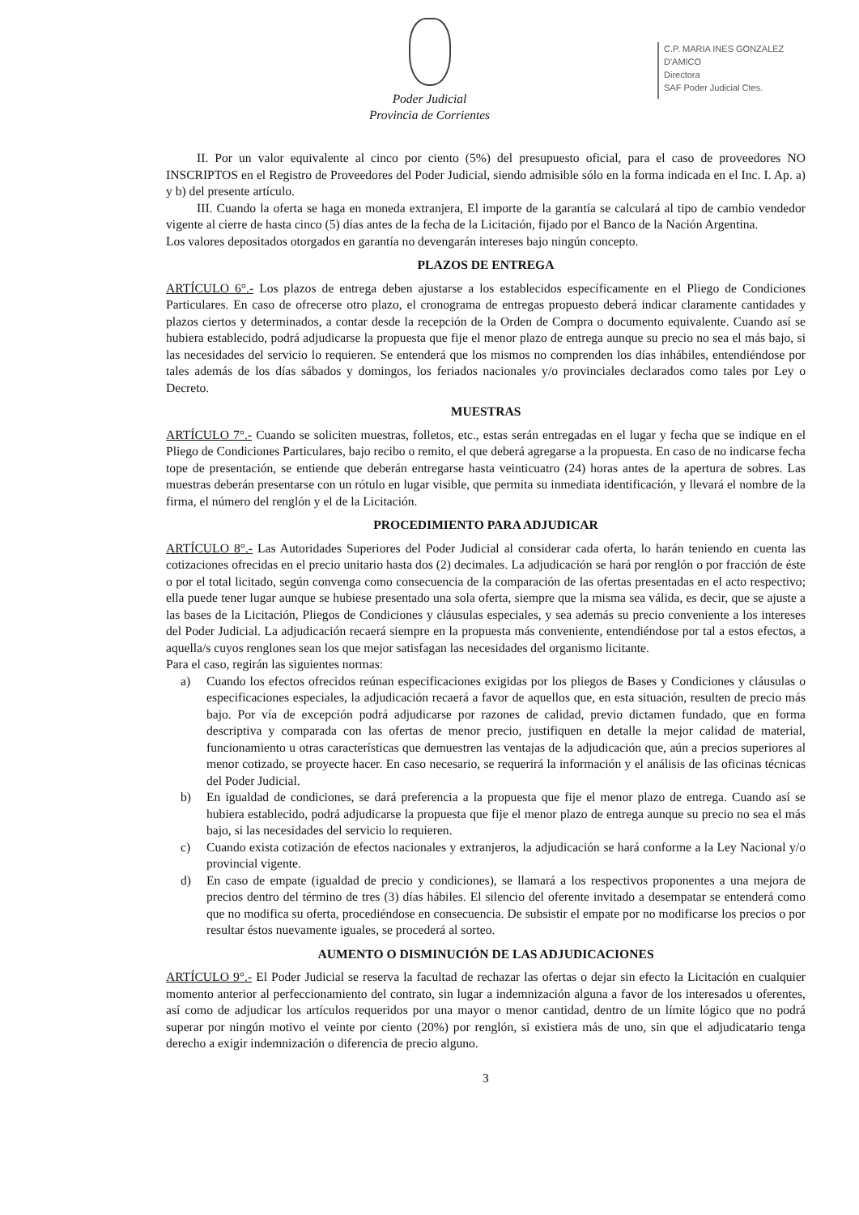Poder Judicial
Provincia de Corrientes
C.P. MARIA INES GONZALEZ D'AMICO
Directora
SAF Poder Judicial Ctes.
II. Por un valor equivalente al cinco por ciento (5%) del presupuesto oficial, para el caso de proveedores NO INSCRIPTOS en el Registro de Proveedores del Poder Judicial, siendo admisible sólo en la forma indicada en el Inc. I. Ap. a) y b) del presente artículo.
III. Cuando la oferta se haga en moneda extranjera, El importe de la garantía se calculará al tipo de cambio vendedor vigente al cierre de hasta cinco (5) días antes de la fecha de la Licitación, fijado por el Banco de la Nación Argentina.
Los valores depositados otorgados en garantía no devengarán intereses bajo ningún concepto.
PLAZOS DE ENTREGA
ARTÍCULO 6°.- Los plazos de entrega deben ajustarse a los establecidos específicamente en el Pliego de Condiciones Particulares. En caso de ofrecerse otro plazo, el cronograma de entregas propuesto deberá indicar claramente cantidades y plazos ciertos y determinados, a contar desde la recepción de la Orden de Compra o documento equivalente. Cuando así se hubiera establecido, podrá adjudicarse la propuesta que fije el menor plazo de entrega aunque su precio no sea el más bajo, si las necesidades del servicio lo requieren. Se entenderá que los mismos no comprenden los días inhábiles, entendiéndose por tales además de los días sábados y domingos, los feriados nacionales y/o provinciales declarados como tales por Ley o Decreto.
MUESTRAS
ARTÍCULO 7°.- Cuando se soliciten muestras, folletos, etc., estas serán entregadas en el lugar y fecha que se indique en el Pliego de Condiciones Particulares, bajo recibo o remito, el que deberá agregarse a la propuesta. En caso de no indicarse fecha tope de presentación, se entiende que deberán entregarse hasta veinticuatro (24) horas antes de la apertura de sobres. Las muestras deberán presentarse con un rótulo en lugar visible, que permita su inmediata identificación, y llevará el nombre de la firma, el número del renglón y el de la Licitación.
PROCEDIMIENTO PARA ADJUDICAR
ARTÍCULO 8°.- Las Autoridades Superiores del Poder Judicial al considerar cada oferta, lo harán teniendo en cuenta las cotizaciones ofrecidas en el precio unitario hasta dos (2) decimales. La adjudicación se hará por renglón o por fracción de éste o por el total licitado, según convenga como consecuencia de la comparación de las ofertas presentadas en el acto respectivo; ella puede tener lugar aunque se hubiese presentado una sola oferta, siempre que la misma sea válida, es decir, que se ajuste a las bases de la Licitación, Pliegos de Condiciones y cláusulas especiales, y sea además su precio conveniente a los intereses del Poder Judicial. La adjudicación recaerá siempre en la propuesta más conveniente, entendiéndose por tal a estos efectos, a aquella/s cuyos renglones sean los que mejor satisfagan las necesidades del organismo licitante.
Para el caso, regirán las siguientes normas:
a) Cuando los efectos ofrecidos reúnan especificaciones exigidas por los pliegos de Bases y Condiciones y cláusulas o especificaciones especiales, la adjudicación recaerá a favor de aquellos que, en esta situación, resulten de precio más bajo. Por vía de excepción podrá adjudicarse por razones de calidad, previo dictamen fundado, que en forma descriptiva y comparada con las ofertas de menor precio, justifiquen en detalle la mejor calidad de material, funcionamiento u otras características que demuestren las ventajas de la adjudicación que, aún a precios superiores al menor cotizado, se proyecte hacer. En caso necesario, se requerirá la información y el análisis de las oficinas técnicas del Poder Judicial.
b) En igualdad de condiciones, se dará preferencia a la propuesta que fije el menor plazo de entrega. Cuando así se hubiera establecido, podrá adjudicarse la propuesta que fije el menor plazo de entrega aunque su precio no sea el más bajo, si las necesidades del servicio lo requieren.
c) Cuando exista cotización de efectos nacionales y extranjeros, la adjudicación se hará conforme a la Ley Nacional y/o provincial vigente.
d) En caso de empate (igualdad de precio y condiciones), se llamará a los respectivos proponentes a una mejora de precios dentro del término de tres (3) días hábiles. El silencio del oferente invitado a desempatar se entenderá como que no modifica su oferta, procediéndose en consecuencia. De subsistir el empate por no modificarse los precios o por resultar éstos nuevamente iguales, se procederá al sorteo.
AUMENTO O DISMINUCIÓN DE LAS ADJUDICACIONES
ARTÍCULO 9°.- El Poder Judicial se reserva la facultad de rechazar las ofertas o dejar sin efecto la Licitación en cualquier momento anterior al perfeccionamiento del contrato, sin lugar a indemnización alguna a favor de los interesados u oferentes, así como de adjudicar los artículos requeridos por una mayor o menor cantidad, dentro de un límite lógico que no podrá superar por ningún motivo el veinte por ciento (20%) por renglón, si existiera más de uno, sin que el adjudicatario tenga derecho a exigir indemnización o diferencia de precio alguno.
3